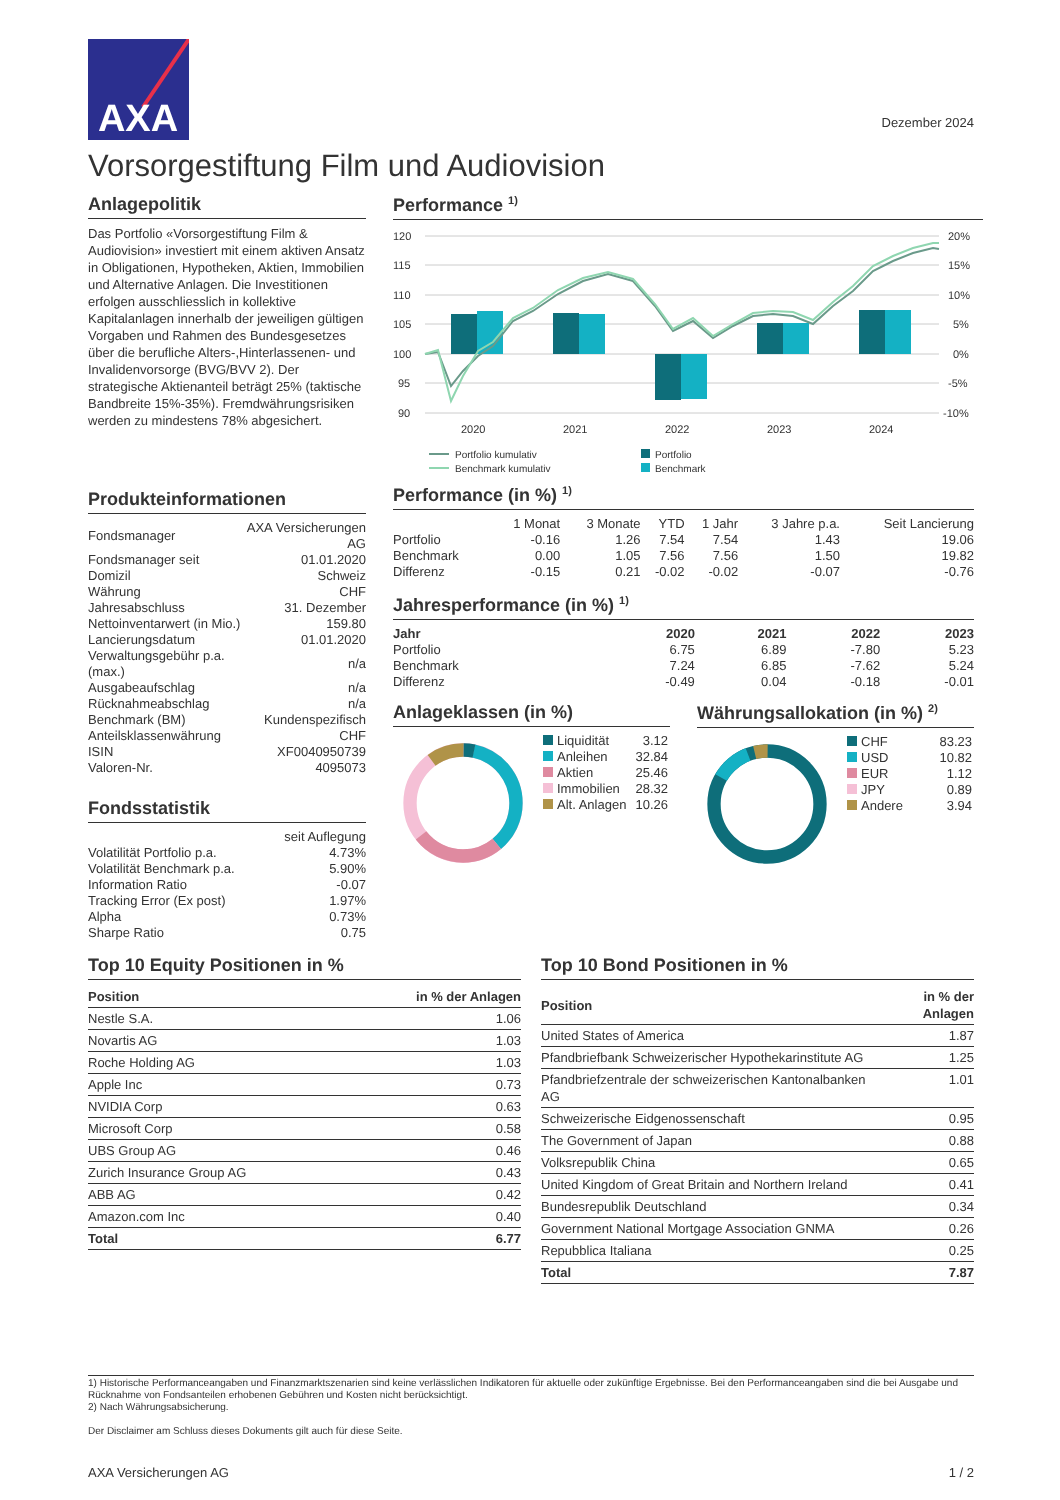AXA
Dezember 2024
Vorsorgestiftung Film und Audiovision
Anlagepolitik
Das Portfolio «Vorsorgestiftung Film & Audiovision» investiert mit einem aktiven Ansatz in Obligationen, Hypotheken, Aktien, Immobilien und Alternative Anlagen. Die Investitionen erfolgen ausschliesslich in kollektive Kapitalanlagen innerhalb der jeweiligen gültigen Vorgaben und Rahmen des Bundesgesetzes über die berufliche Alters-,Hinterlassenen- und Invalidenvorsorge (BVG/BVV 2). Der strategische Aktienanteil beträgt 25% (taktische Bandbreite 15%-35%). Fremdwährungsrisiken werden zu mindestens 78% abgesichert.
Performance <sup>1)</sup>
120
115
110
105
100
95
90
20%
15%
10%
5%
0%
-5%
-10%
2020
2021
2022
2023
2024
Portfolio kumulativ
Benchmark kumulativ
Portfolio
Benchmark
Produkteinformationen
| Fondsmanager | AXA Versicherungen AG |
| Fondsmanager seit | 01.01.2020 |
| Domizil | Schweiz |
| Währung | CHF |
| Jahresabschluss | 31. Dezember |
| Nettoinventarwert (in Mio.) | 159.80 |
| Lancierungsdatum | 01.01.2020 |
| Verwaltungsgebühr p.a. (max.) | n/a |
| Ausgabeaufschlag | n/a |
| Rücknahmeabschlag | n/a |
| Benchmark (BM) | Kundenspezifisch |
| Anteilsklassenwährung | CHF |
| ISIN | XF0040950739 |
| Valoren-Nr. | 4095073 |
Fondsstatistik
| | seit Auflegung |
| Volatilität Portfolio p.a. | 4.73% |
| Volatilität Benchmark p.a. | 5.90% |
| Information Ratio | -0.07 |
| Tracking Error (Ex post) | 1.97% |
| Alpha | 0.73% |
| Sharpe Ratio | 0.75 |
Performance (in %) <sup>1)</sup>
| | 1 Monat | 3 Monate | YTD | 1 Jahr | 3 Jahre p.a. | Seit Lancierung |
| --- | --- | --- | --- | --- | --- | --- |
| Portfolio | -0.16 | 1.26 | 7.54 | 7.54 | 1.43 | 19.06 |
| Benchmark | 0.00 | 1.05 | 7.56 | 7.56 | 1.50 | 19.82 |
| Differenz | -0.15 | 0.21 | -0.02 | -0.02 | -0.07 | -0.76 |
Jahresperformance (in %) <sup>1)</sup>
| Jahr | 2020 | 2021 | 2022 | 2023 |
| --- | --- | --- | --- | --- |
| Portfolio | 6.75 | 6.89 | -7.80 | 5.23 |
| Benchmark | 7.24 | 6.85 | -7.62 | 5.24 |
| Differenz | -0.49 | 0.04 | -0.18 | -0.01 |
Anlageklassen (in %)
| Liquidität | 3.12 |
| Anleihen | 32.84 |
| Aktien | 25.46 |
| Immobilien | 28.32 |
| Alt. Anlagen | 10.26 |
Währungsallokation (in %) <sup>2)</sup>
| CHF | 83.23 |
| USD | 10.82 |
| EUR | 1.12 |
| JPY | 0.89 |
| Andere | 3.94 |
Top 10 Equity Positionen in %
| Position | in % der Anlagen |
| --- | --- |
| Nestle S.A. | 1.06 |
| Novartis AG | 1.03 |
| Roche Holding AG | 1.03 |
| Apple Inc | 0.73 |
| NVIDIA Corp | 0.63 |
| Microsoft Corp | 0.58 |
| UBS Group AG | 0.46 |
| Zurich Insurance Group AG | 0.43 |
| ABB AG | 0.42 |
| Amazon.com Inc | 0.40 |
| Total | 6.77 |
Top 10 Bond Positionen in %
| Position | in % der Anlagen |
| --- | --- |
| United States of America | 1.87 |
| Pfandbriefbank Schweizerischer Hypothekarinstitute AG | 1.25 |
| Pfandbriefzentrale der schweizerischen Kantonalbanken AG | 1.01 |
| Schweizerische Eidgenossenschaft | 0.95 |
| The Government of Japan | 0.88 |
| Volksrepublik China | 0.65 |
| United Kingdom of Great Britain and Northern Ireland | 0.41 |
| Bundesrepublik Deutschland | 0.34 |
| Government National Mortgage Association GNMA | 0.26 |
| Repubblica Italiana | 0.25 |
| Total | 7.87 |
1) Historische Performanceangaben und Finanzmarktszenarien sind keine verlässlichen Indikatoren für aktuelle oder zukünftige Ergebnisse. Bei den Performanceangaben sind die bei Ausgabe und Rücknahme von Fondsanteilen erhobenen Gebühren und Kosten nicht berücksichtigt.
2) Nach Währungsabsicherung.
Der Disclaimer am Schluss dieses Dokuments gilt auch für diese Seite.
AXA Versicherungen AG 1 / 2